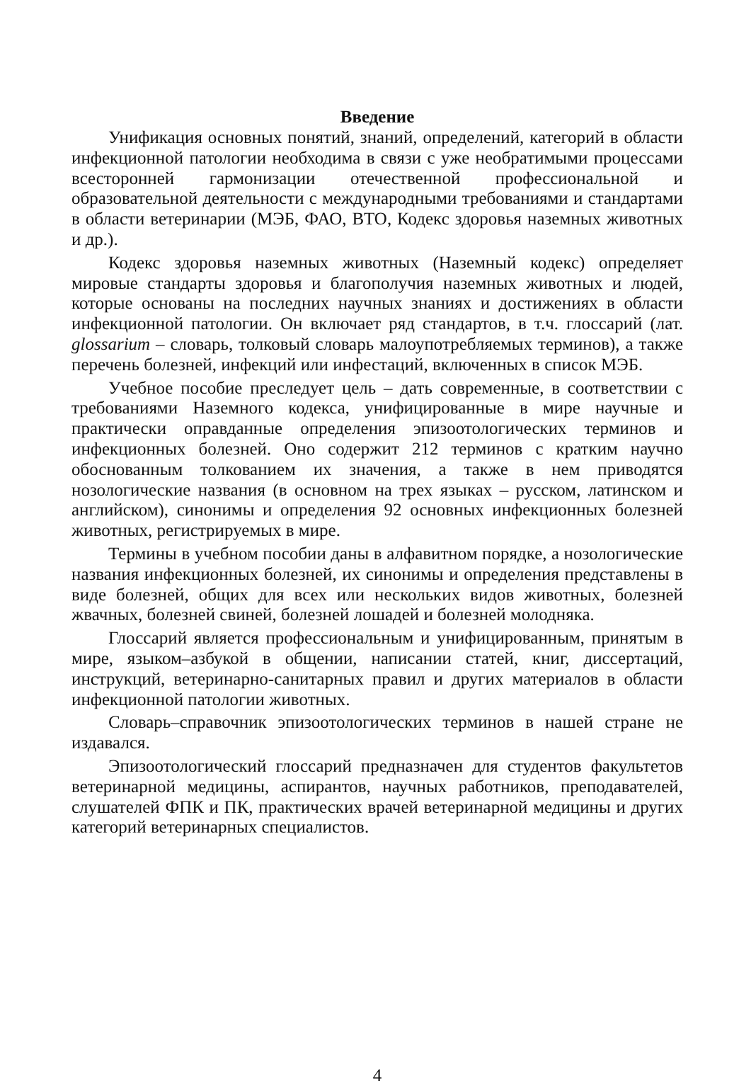Введение
Унификация основных понятий, знаний, определений, категорий в области инфекционной патологии необходима в связи с уже необратимыми процессами всесторонней гармонизации отечественной профессиональной и образовательной деятельности с международными требованиями и стандартами в области ветеринарии (МЭБ, ФАО, ВТО, Кодекс здоровья наземных животных и др.).
Кодекс здоровья наземных животных (Наземный кодекс) определяет мировые стандарты здоровья и благополучия наземных животных и людей, которые основаны на последних научных знаниях и достижениях в области инфекционной патологии. Он включает ряд стандартов, в т.ч. глоссарий (лат. glossarium – словарь, толковый словарь малоупотребляемых терминов), а также перечень болезней, инфекций или инфестаций, включенных в список МЭБ.
Учебное пособие преследует цель – дать современные, в соответствии с требованиями Наземного кодекса, унифицированные в мире научные и практически оправданные определения эпизоотологических терминов и инфекционных болезней. Оно содержит 212 терминов с кратким научно обоснованным толкованием их значения, а также в нем приводятся нозологические названия (в основном на трех языках – русском, латинском и английском), синонимы и определения 92 основных инфекционных болезней животных, регистрируемых в мире.
Термины в учебном пособии даны в алфавитном порядке, а нозологические названия инфекционных болезней, их синонимы и определения представлены в виде болезней, общих для всех или нескольких видов животных, болезней жвачных, болезней свиней, болезней лошадей и болезней молодняка.
Глоссарий является профессиональным и унифицированным, принятым в мире, языком–азбукой в общении, написании статей, книг, диссертаций, инструкций, ветеринарно-санитарных правил и других материалов в области инфекционной патологии животных.
Словарь–справочник эпизоотологических терминов в нашей стране не издавался.
Эпизоотологический глоссарий предназначен для студентов факультетов ветеринарной медицины, аспирантов, научных работников, преподавателей, слушателей ФПК и ПК, практических врачей ветеринарной медицины и других категорий ветеринарных специалистов.
4